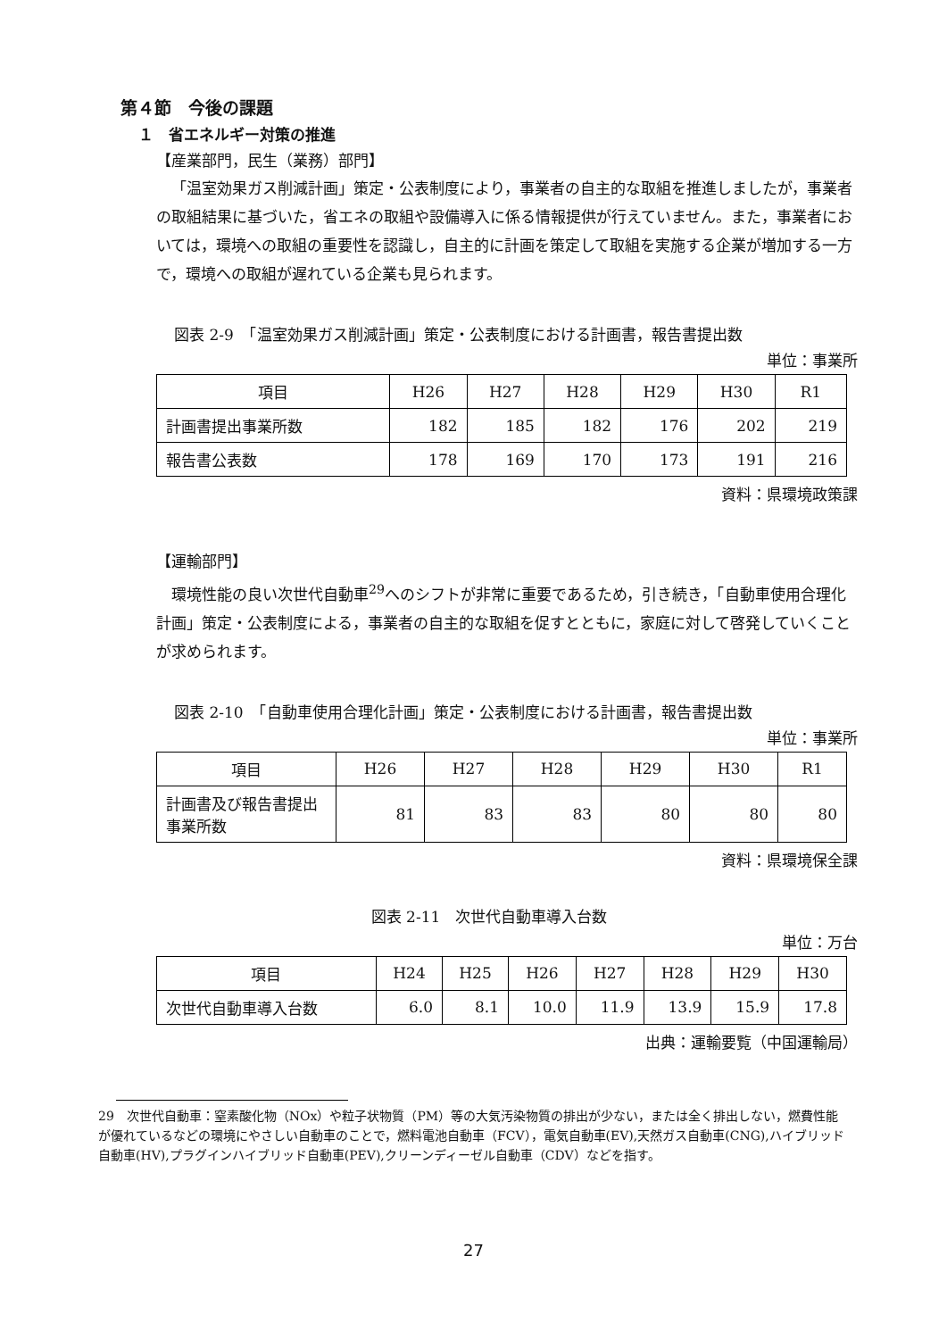第４節　今後の課題
１　省エネルギー対策の推進
【産業部門，民生（業務）部門】
「温室効果ガス削減計画」策定・公表制度により，事業者の自主的な取組を推進しましたが，事業者の取組結果に基づいた，省エネの取組や設備導入に係る情報提供が行えていません。また，事業者においては，環境への取組の重要性を認識し，自主的に計画を策定して取組を実施する企業が増加する一方で，環境への取組が遅れている企業も見られます。
図表 2-9　「温室効果ガス削減計画」策定・公表制度における計画書，報告書提出数
単位：事業所
| 項目 | H26 | H27 | H28 | H29 | H30 | R1 |
| --- | --- | --- | --- | --- | --- | --- |
| 計画書提出事業所数 | 182 | 185 | 182 | 176 | 202 | 219 |
| 報告書公表数 | 178 | 169 | 170 | 173 | 191 | 216 |
資料：県環境政策課
【運輸部門】
環境性能の良い次世代自動車<sup>29</sup>へのシフトが非常に重要であるため，引き続き，「自動車使用合理化計画」策定・公表制度による，事業者の自主的な取組を促すとともに，家庭に対して啓発していくことが求められます。
図表 2-10　「自動車使用合理化計画」策定・公表制度における計画書，報告書提出数
単位：事業所
| 項目 | H26 | H27 | H28 | H29 | H30 | R1 |
| --- | --- | --- | --- | --- | --- | --- |
| 計画書及び報告書提出事業所数 | 81 | 83 | 83 | 80 | 80 | 80 |
資料：県環境保全課
図表 2-11　次世代自動車導入台数
単位：万台
| 項目 | H24 | H25 | H26 | H27 | H28 | H29 | H30 |
| --- | --- | --- | --- | --- | --- | --- | --- |
| 次世代自動車導入台数 | 6.0 | 8.1 | 10.0 | 11.9 | 13.9 | 15.9 | 17.8 |
出典：運輸要覧（中国運輸局）
29　次世代自動車：窒素酸化物（NOx）や粒子状物質（PM）等の大気汚染物質の排出が少ない，または全く排出しない，燃費性能が優れているなどの環境にやさしい自動車のことで，燃料電池自動車（FCV），電気自動車(EV),天然ガス自動車(CNG),ハイブリッド自動車(HV),プラグインハイブリッド自動車(PEV),クリーンディーゼル自動車（CDV）などを指す。
27